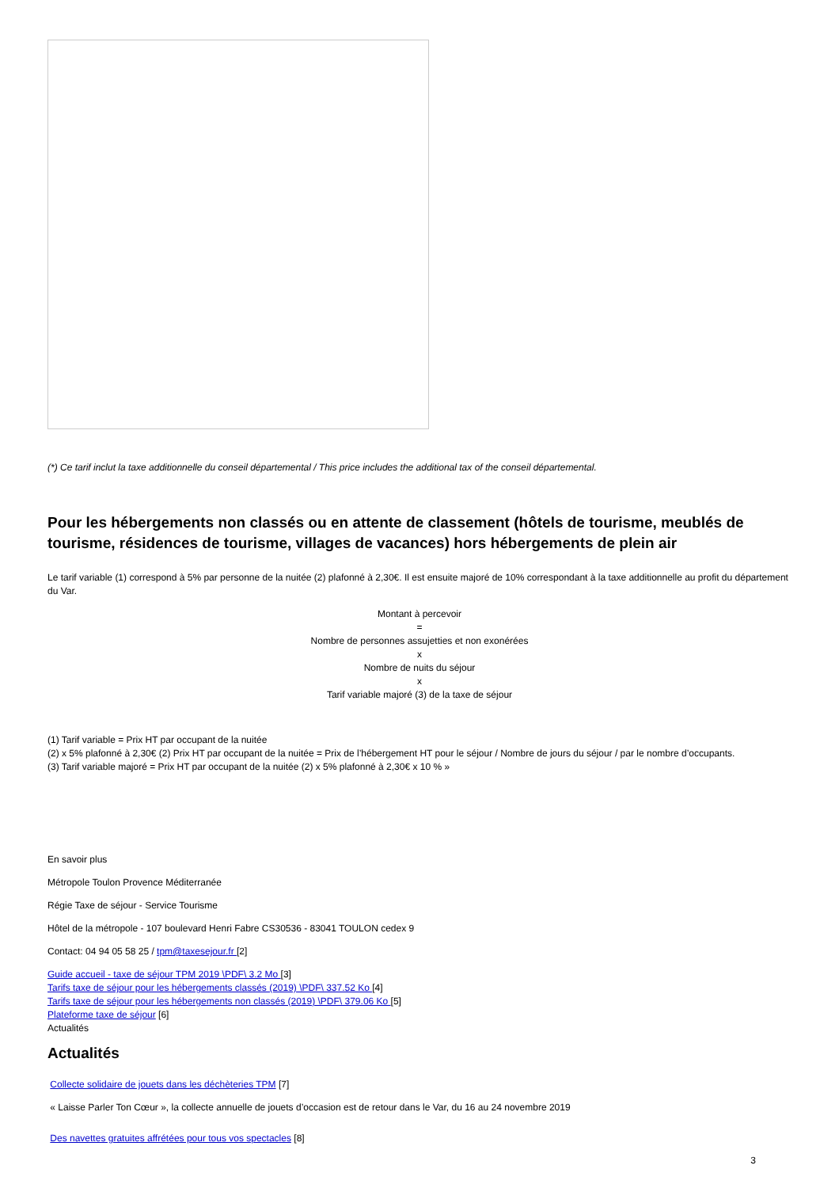(*) Ce tarif inclut la taxe additionnelle du conseil départemental / This price includes the additional tax of the conseil départemental.
Pour les hébergements non classés ou en attente de classement (hôtels de tourisme, meublés de tourisme, résidences de tourisme, villages de vacances) hors hébergements de plein air
Le tarif variable (1) correspond à 5% par personne de la nuitée (2) plafonné à 2,30€. Il est ensuite majoré de 10% correspondant à la taxe additionnelle au profit du département du Var.
Montant à percevoir
=
Nombre de personnes assujetties et non exonérées
x
Nombre de nuits du séjour
x
Tarif variable majoré (3) de la taxe de séjour
(1) Tarif variable = Prix HT par occupant de la nuitée
(2) x 5% plafonné à 2,30€ (2) Prix HT par occupant de la nuitée = Prix de l’hébergement HT pour le séjour / Nombre de jours du séjour / par le nombre d’occupants.
(3) Tarif variable majoré = Prix HT par occupant de la nuitée (2) x 5% plafonné à 2,30€ x 10 % »
En savoir plus
Métropole Toulon Provence Méditerranée
Régie Taxe de séjour - Service Tourisme
Hôtel de la métropole - 107 boulevard Henri Fabre CS30536 - 83041 TOULON cedex 9
Contact: 04 94 05 58 25 / tpm@taxesejour.fr [2]
Guide accueil - taxe de séjour TPM 2019 \PDF\ 3.2 Mo [3]
Tarifs taxe de séjour pour les hébergements classés (2019) \PDF\ 337.52 Ko [4]
Tarifs taxe de séjour pour les hébergements non classés (2019) \PDF\ 379.06 Ko [5]
Plateforme taxe de séjour [6]
Actualités
Actualités
Collecte solidaire de jouets dans les déchèteries TPM [7]
« Laisse Parler Ton Cœur », la collecte annuelle de jouets d’occasion est de retour dans le Var, du 16 au 24 novembre 2019
Des navettes gratuites affrétées pour tous vos spectacles [8]
3